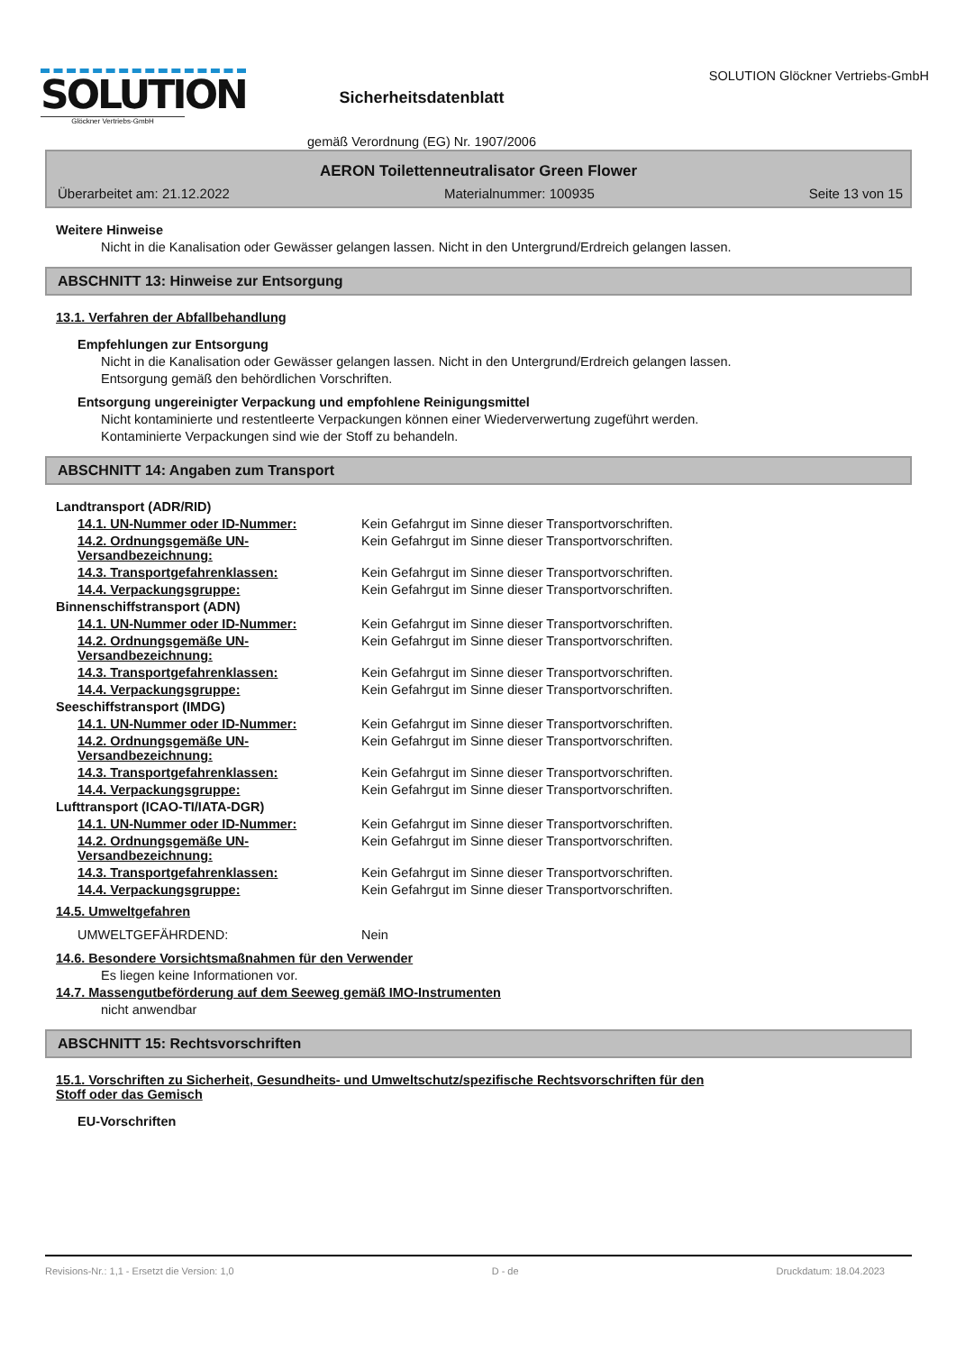SOLUTION
Glöckner Vertriebs-GmbH
Sicherheitsdatenblatt
gemäß Verordnung (EG) Nr. 1907/2006
SOLUTION Glöckner Vertriebs-GmbH
AERON Toilettenneutralisator Green Flower
Überarbeitet am: 21.12.2022 Materialnummer: 100935 Seite 13 von 15
Weitere Hinweise
Nicht in die Kanalisation oder Gewässer gelangen lassen. Nicht in den Untergrund/Erdreich gelangen lassen.
ABSCHNITT 13: Hinweise zur Entsorgung
13.1. Verfahren der Abfallbehandlung
Empfehlungen zur Entsorgung
Nicht in die Kanalisation oder Gewässer gelangen lassen. Nicht in den Untergrund/Erdreich gelangen lassen.
Entsorgung gemäß den behördlichen Vorschriften.
Entsorgung ungereinigter Verpackung und empfohlene Reinigungsmittel
Nicht kontaminierte und restentleerte Verpackungen können einer Wiederverwertung zugeführt werden.
Kontaminierte Verpackungen sind wie der Stoff zu behandeln.
ABSCHNITT 14: Angaben zum Transport
Landtransport (ADR/RID)
14.1. UN-Nummer oder ID-Nummer: Kein Gefahrgut im Sinne dieser Transportvorschriften.
14.2. Ordnungsgemäße UN-Versandbezeichnung: Kein Gefahrgut im Sinne dieser Transportvorschriften.
14.3. Transportgefahrenklassen: Kein Gefahrgut im Sinne dieser Transportvorschriften.
14.4. Verpackungsgruppe: Kein Gefahrgut im Sinne dieser Transportvorschriften.
Binnenschiffstransport (ADN)
14.1. UN-Nummer oder ID-Nummer: Kein Gefahrgut im Sinne dieser Transportvorschriften.
14.2. Ordnungsgemäße UN-Versandbezeichnung: Kein Gefahrgut im Sinne dieser Transportvorschriften.
14.3. Transportgefahrenklassen: Kein Gefahrgut im Sinne dieser Transportvorschriften.
14.4. Verpackungsgruppe: Kein Gefahrgut im Sinne dieser Transportvorschriften.
Seeschiffstransport (IMDG)
14.1. UN-Nummer oder ID-Nummer: Kein Gefahrgut im Sinne dieser Transportvorschriften.
14.2. Ordnungsgemäße UN-Versandbezeichnung: Kein Gefahrgut im Sinne dieser Transportvorschriften.
14.3. Transportgefahrenklassen: Kein Gefahrgut im Sinne dieser Transportvorschriften.
14.4. Verpackungsgruppe: Kein Gefahrgut im Sinne dieser Transportvorschriften.
Lufttransport (ICAO-TI/IATA-DGR)
14.1. UN-Nummer oder ID-Nummer: Kein Gefahrgut im Sinne dieser Transportvorschriften.
14.2. Ordnungsgemäße UN-Versandbezeichnung: Kein Gefahrgut im Sinne dieser Transportvorschriften.
14.3. Transportgefahrenklassen: Kein Gefahrgut im Sinne dieser Transportvorschriften.
14.4. Verpackungsgruppe: Kein Gefahrgut im Sinne dieser Transportvorschriften.
14.5. Umweltgefahren
UMWELTGEFÄHRDEND: Nein
14.6. Besondere Vorsichtsmaßnahmen für den Verwender
Es liegen keine Informationen vor.
14.7. Massengutbeförderung auf dem Seeweg gemäß IMO-Instrumenten
nicht anwendbar
ABSCHNITT 15: Rechtsvorschriften
15.1. Vorschriften zu Sicherheit, Gesundheits- und Umweltschutz/spezifische Rechtsvorschriften für den
Stoff oder das Gemisch
EU-Vorschriften
Revisions-Nr.: 1,1 - Ersetzt die Version: 1,0 D - de Druckdatum: 18.04.2023